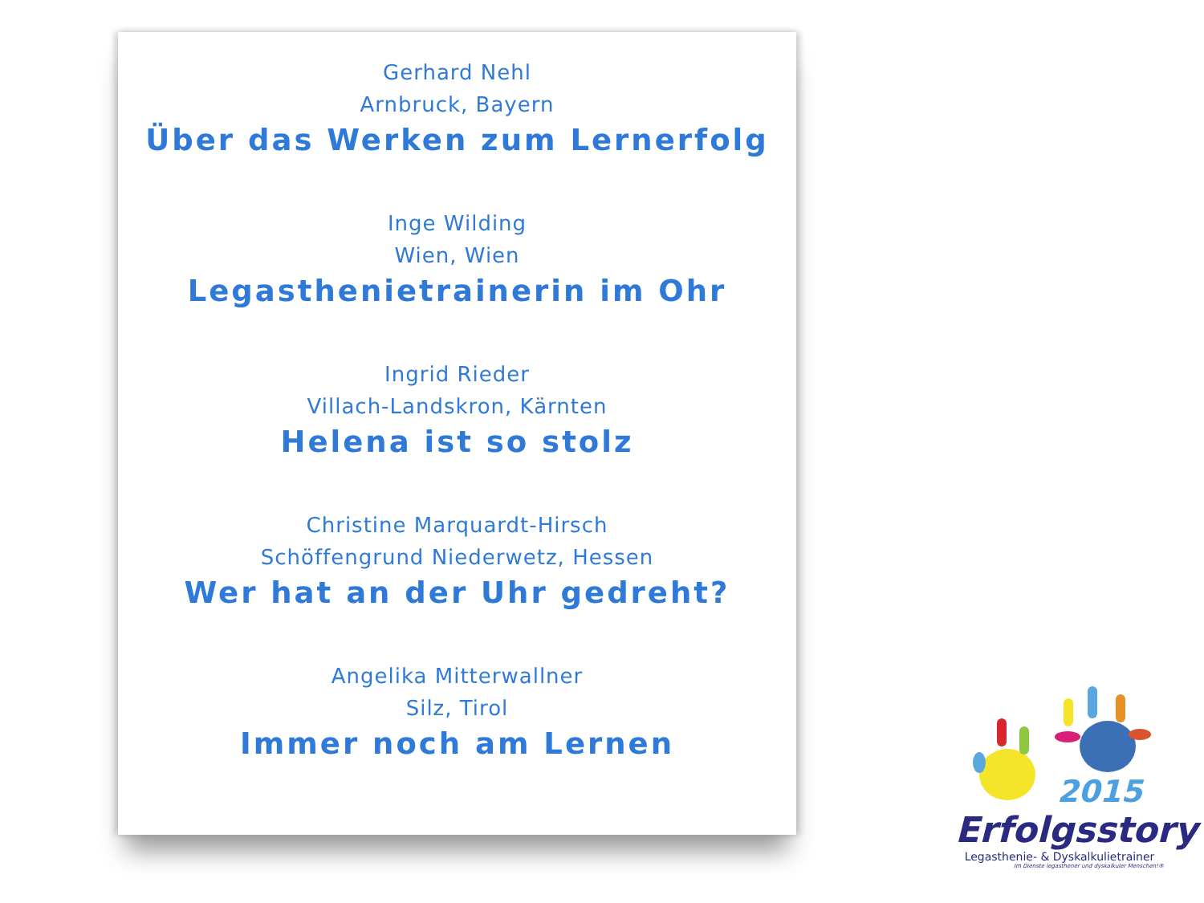Gerhard Nehl
Arnbruck, Bayern
Über das Werken zum Lernerfolg
Inge Wilding
Wien, Wien
Legasthenietrainerin im Ohr
Ingrid Rieder
Villach-Landskron, Kärnten
Helena ist so stolz
Christine Marquardt-Hirsch
Schöffengrund Niederwetz, Hessen
Wer hat an der Uhr gedreht?
Angelika Mitterwallner
Silz, Tirol
Immer noch am Lernen
2015
Erfolgsstory
Legasthenie- & Dyskalkulietrainer
Im Dienste legasthener und dyskalkuler Menschen!®